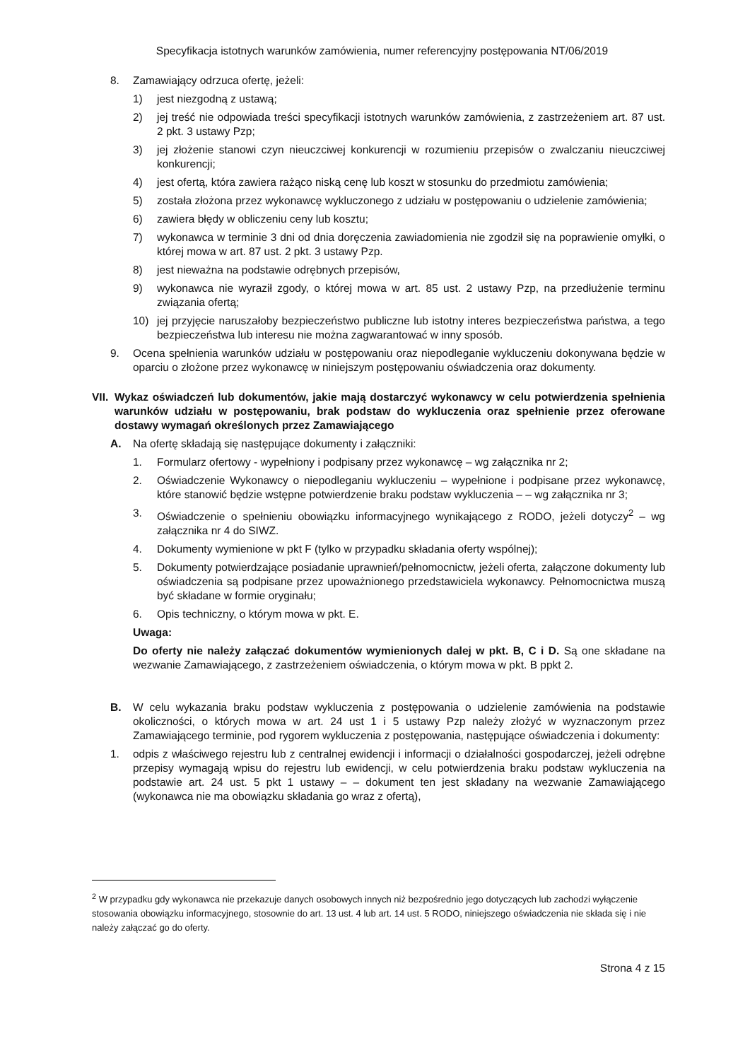Specyfikacja istotnych warunków zamówienia, numer referencyjny postępowania NT/06/2019
8. Zamawiający odrzuca ofertę, jeżeli:
1) jest niezgodną z ustawą;
2) jej treść nie odpowiada treści specyfikacji istotnych warunków zamówienia, z zastrzeżeniem art. 87 ust. 2 pkt. 3 ustawy Pzp;
3) jej złożenie stanowi czyn nieuczciwej konkurencji w rozumieniu przepisów o zwalczaniu nieuczciwej konkurencji;
4) jest ofertą, która zawiera rażąco niską cenę lub koszt w stosunku do przedmiotu zamówienia;
5) została złożona przez wykonawcę wykluczonego z udziału w postępowaniu o udzielenie zamówienia;
6) zawiera błędy w obliczeniu ceny lub kosztu;
7) wykonawca w terminie 3 dni od dnia doręczenia zawiadomienia nie zgodził się na poprawienie omyłki, o której mowa w art. 87 ust. 2 pkt. 3 ustawy Pzp.
8) jest nieważna na podstawie odrębnych przepisów,
9) wykonawca nie wyraził zgody, o której mowa w art. 85 ust. 2 ustawy Pzp, na przedłużenie terminu związania ofertą;
10) jej przyjęcie naruszałoby bezpieczeństwo publiczne lub istotny interes bezpieczeństwa państwa, a tego bezpieczeństwa lub interesu nie można zagwarantować w inny sposób.
9. Ocena spełnienia warunków udziału w postępowaniu oraz niepodleganie wykluczeniu dokonywana będzie w oparciu o złożone przez wykonawcę w niniejszym postępowaniu oświadczenia oraz dokumenty.
VII. Wykaz oświadczeń lub dokumentów, jakie mają dostarczyć wykonawcy w celu potwierdzenia spełnienia warunków udziału w postępowaniu, brak podstaw do wykluczenia oraz spełnienie przez oferowane dostawy wymagań określonych przez Zamawiającego
A. Na ofertę składają się następujące dokumenty i załączniki:
1. Formularz ofertowy - wypełniony i podpisany przez wykonawcę – wg załącznika nr 2;
2. Oświadczenie Wykonawcy o niepodleganiu wykluczeniu – wypełnione i podpisane przez wykonawcę, które stanowić będzie wstępne potwierdzenie braku podstaw wykluczenia – – wg załącznika nr 3;
3. Oświadczenie o spełnieniu obowiązku informacyjnego wynikającego z RODO, jeżeli dotyczy<sup>2</sup> – wg załącznika nr 4 do SIWZ.
4. Dokumenty wymienione w pkt F (tylko w przypadku składania oferty wspólnej);
5. Dokumenty potwierdzające posiadanie uprawnień/pełnomocnictw, jeżeli oferta, załączone dokumenty lub oświadczenia są podpisane przez upoważnionego przedstawiciela wykonawcy. Pełnomocnictwa muszą być składane w formie oryginału;
6. Opis techniczny, o którym mowa w pkt. E.
Uwaga:
Do oferty nie należy załączać dokumentów wymienionych dalej w pkt. B, C i D. Są one składane na wezwanie Zamawiającego, z zastrzeżeniem oświadczenia, o którym mowa w pkt. B ppkt 2.
B. W celu wykazania braku podstaw wykluczenia z postępowania o udzielenie zamówienia na podstawie okoliczności, o których mowa w art. 24 ust 1 i 5 ustawy Pzp należy złożyć w wyznaczonym przez Zamawiającego terminie, pod rygorem wykluczenia z postępowania, następujące oświadczenia i dokumenty:
1. odpis z właściwego rejestru lub z centralnej ewidencji i informacji o działalności gospodarczej, jeżeli odrębne przepisy wymagają wpisu do rejestru lub ewidencji, w celu potwierdzenia braku podstaw wykluczenia na podstawie art. 24 ust. 5 pkt 1 ustawy – – dokument ten jest składany na wezwanie Zamawiającego (wykonawca nie ma obowiązku składania go wraz z ofertą),
<sup>2</sup> W przypadku gdy wykonawca nie przekazuje danych osobowych innych niż bezpośrednio jego dotyczących lub zachodzi wyłączenie stosowania obowiązku informacyjnego, stosownie do art. 13 ust. 4 lub art. 14 ust. 5 RODO, niniejszego oświadczenia nie składa się i nie należy załączać go do oferty.
Strona 4 z 15